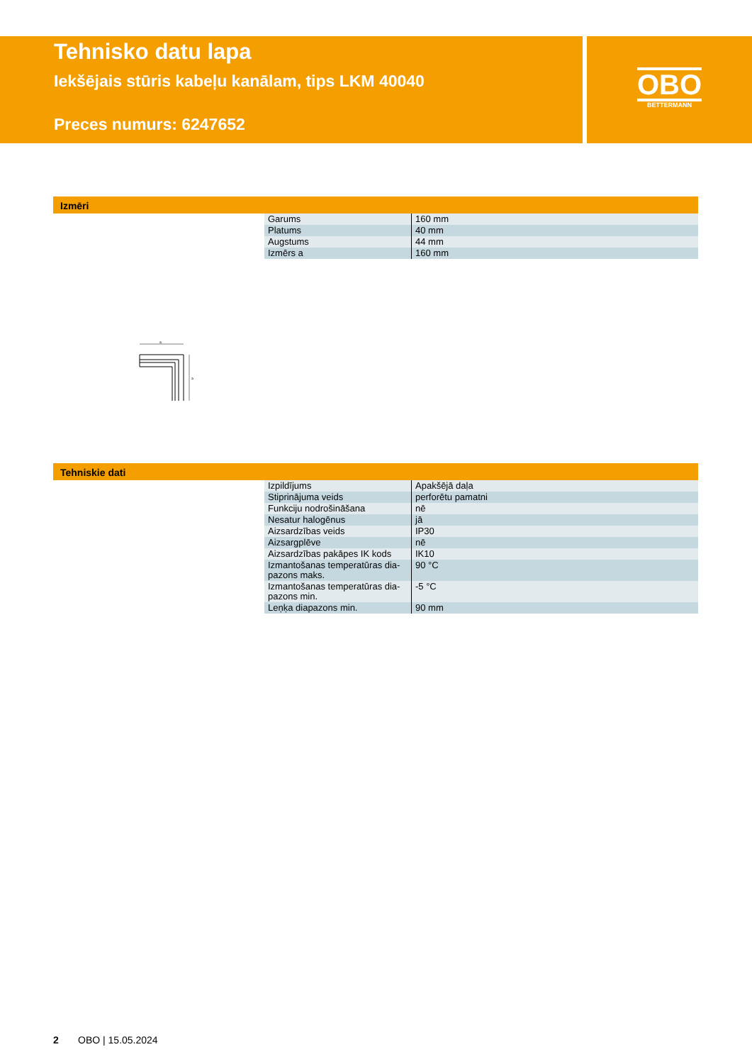Tehnisko datu lapa
Iekšējais stūris kabeļu kanālam, tips LKM 40040
Preces numurs: 6247652
OBO
BETTERMANN
Izmēri
| Garums | 160 mm |
| Platums | 40 mm |
| Augstums | 44 mm |
| Izmērs a | 160 mm |
a
a
Tehniskie dati
| Izpildījums | Apakšējā daļa |
| Stiprinājuma veids | perforētu pamatni |
| Funkciju nodrošināšana | nē |
| Nesatur halogēnus | jā |
| Aizsardzības veids | IP30 |
| Aizsargplēve | nē |
| Aizsardzības pakāpes IK kods | IK10 |
| Izmantošanas temperatūras dia-pazons maks. | 90 °C |
| Izmantošanas temperatūras dia-pazons min. | -5 °C |
| Leņķa diapazons min. | 90 mm |
2 OBO | 15.05.2024